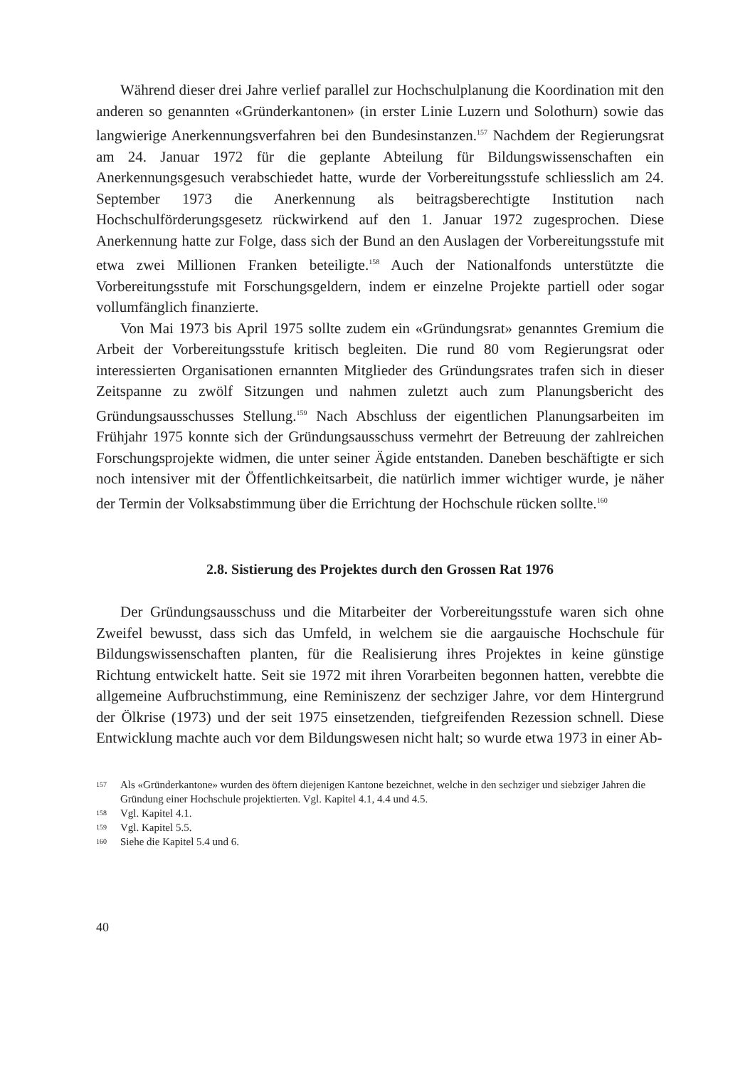Während dieser drei Jahre verlief parallel zur Hochschulplanung die Koordination mit den anderen so genannten «Gründerkantonen» (in erster Linie Luzern und Solothurn) sowie das langwierige Anerkennungsverfahren bei den Bundesinstanzen.<sup>157</sup> Nachdem der Regierungsrat am 24. Januar 1972 für die geplante Abteilung für Bildungswissenschaften ein Anerkennungsgesuch verabschiedet hatte, wurde der Vorbereitungsstufe schliesslich am 24. September 1973 die Anerkennung als beitragsberechtigte Institution nach Hochschulförderungsgesetz rückwirkend auf den 1. Januar 1972 zugesprochen. Diese Anerkennung hatte zur Folge, dass sich der Bund an den Auslagen der Vorbereitungsstufe mit etwa zwei Millionen Franken beteiligte.<sup>158</sup> Auch der Nationalfonds unterstützte die Vorbereitungsstufe mit Forschungsgeldern, indem er einzelne Projekte partiell oder sogar vollumfänglich finanzierte.
Von Mai 1973 bis April 1975 sollte zudem ein «Gründungsrat» genanntes Gremium die Arbeit der Vorbereitungsstufe kritisch begleiten. Die rund 80 vom Regierungsrat oder interessierten Organisationen ernannten Mitglieder des Gründungsrates trafen sich in dieser Zeitspanne zu zwölf Sitzungen und nahmen zuletzt auch zum Planungsbericht des Gründungsausschusses Stellung.<sup>159</sup> Nach Abschluss der eigentlichen Planungsarbeiten im Frühjahr 1975 konnte sich der Gründungsausschuss vermehrt der Betreuung der zahlreichen Forschungsprojekte widmen, die unter seiner Ägide entstanden. Daneben beschäftigte er sich noch intensiver mit der Öffentlichkeitsarbeit, die natürlich immer wichtiger wurde, je näher der Termin der Volksabstimmung über die Errichtung der Hochschule rücken sollte.<sup>160</sup>
2.8. Sistierung des Projektes durch den Grossen Rat 1976
Der Gründungsausschuss und die Mitarbeiter der Vorbereitungsstufe waren sich ohne Zweifel bewusst, dass sich das Umfeld, in welchem sie die aargauische Hochschule für Bildungswissenschaften planten, für die Realisierung ihres Projektes in keine günstige Richtung entwickelt hatte. Seit sie 1972 mit ihren Vorarbeiten begonnen hatten, verebbte die allgemeine Aufbruchstimmung, eine Reminiszenz der sechziger Jahre, vor dem Hintergrund der Ölkrise (1973) und der seit 1975 einsetzenden, tiefgreifenden Rezession schnell. Diese Entwicklung machte auch vor dem Bildungswesen nicht halt; so wurde etwa 1973 in einer Ab-
157 Als «Gründerkantone» wurden des öftern diejenigen Kantone bezeichnet, welche in den sechziger und siebziger Jahren die Gründung einer Hochschule projektierten. Vgl. Kapitel 4.1, 4.4 und 4.5.
158 Vgl. Kapitel 4.1.
159 Vgl. Kapitel 5.5.
160 Siehe die Kapitel 5.4 und 6.
40